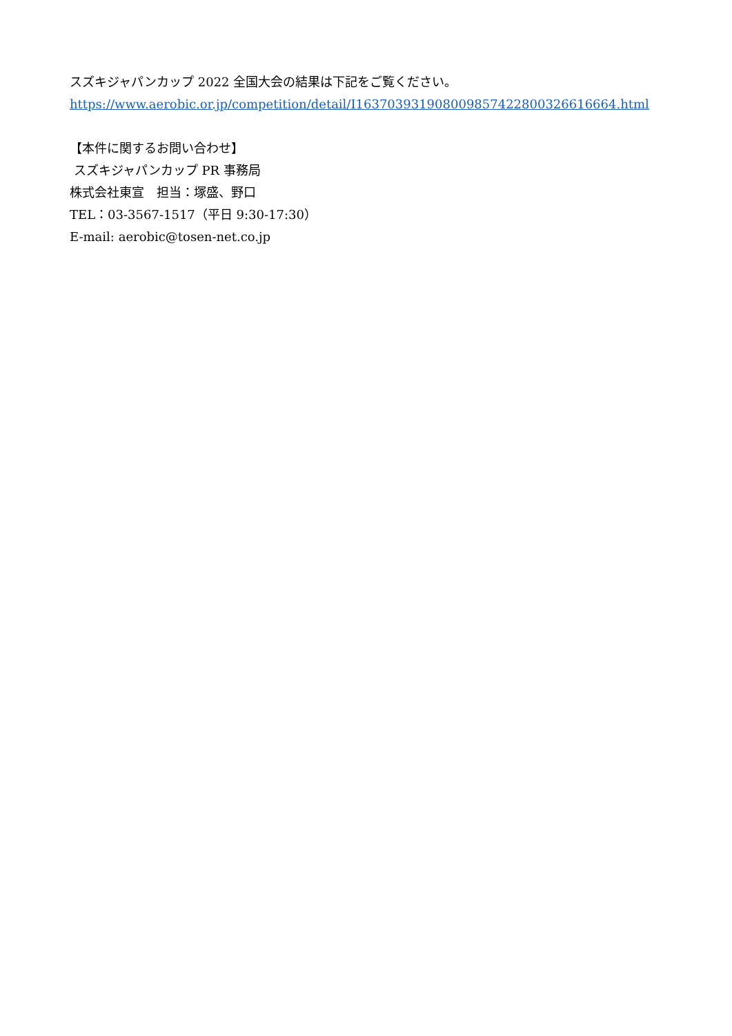スズキジャパンカップ 2022 全国大会の結果は下記をご覧ください。
https://www.aerobic.or.jp/competition/detail/I163703931908009857422800326616664.html
【本件に関するお問い合わせ】
スズキジャパンカップ PR 事務局
株式会社東宣　担当：塚盛、野口
TEL：03-3567-1517（平日 9:30-17:30）
E-mail: aerobic@tosen-net.co.jp